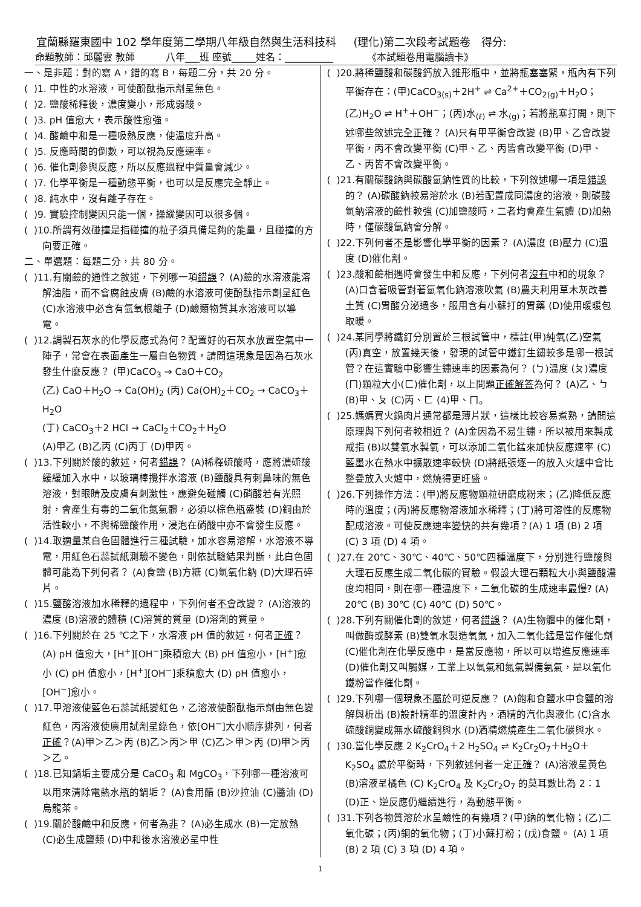宜蘭縣羅東國中 102 學年度第二學期八年級自然與生活科技科 (理化)第二次段考試題卷 得分:
命題教師：邱麗雲 教師 八年___班 座號_____姓名：__________ 《本試題卷用電腦讀卡》
一、是非題：對的寫 A，錯的寫 B，每題二分，共 20 分。
( )1. 中性的水溶液，可使酚酞指示劑呈無色。
( )2. 鹽酸稀釋後，濃度變小，形成弱酸。
( )3. pH 值愈大，表示酸性愈強。
( )4. 酸鹼中和是一種吸熱反應，使溫度升高。
( )5. 反應時間的倒數，可以視為反應速率。
( )6. 催化劑參與反應，所以反應過程中質量會減少。
( )7. 化學平衡是一種動態平衡，也可以是反應完全靜止。
( )8. 純水中，沒有離子存在。
( )9. 實驗控制變因只能一個，操縱變因可以很多個。
( )10.所謂有效碰撞是指碰撞的粒子須具備足夠的能量，且碰撞的方向要正確。
二、單選題：每題二分，共 80 分。
( )11.有關鹼的通性之敘述，下列哪一項錯誤？ (A)鹼的水溶液能溶解油脂，而不會腐蝕皮膚 (B)鹼的水溶液可使酚酞指示劑呈紅色 (C)水溶液中必含有氫氧根離子 (D)鹼類物質其水溶液可以導電。
( )12.調製石灰水的化學反應式為何？配置好的石灰水放置空氣中一陣子，常會在表面產生一層白色物質，請問這現象是因為石灰水發生什麼反應？ (甲)CaCO<sub>3</sub> → CaO＋CO<sub>2</sub>
(乙) CaO＋H<sub>2</sub>O → Ca(OH)<sub>2</sub> (丙) Ca(OH)<sub>2</sub>＋CO<sub>2</sub> → CaCO<sub>3</sub>＋H<sub>2</sub>O
(丁) CaCO<sub>3</sub>＋2 HCl → CaCl<sub>2</sub>＋CO<sub>2</sub>＋H<sub>2</sub>O
(A)甲乙 (B)乙丙 (C)丙丁 (D)甲丙。
( )13.下列關於酸的敘述，何者錯誤？ (A)稀釋硫酸時，應將濃硫酸緩緩加入水中，以玻璃棒攪拌水溶液 (B)鹽酸具有刺鼻味的無色溶液，對眼睛及皮膚有刺激性，應避免碰觸 (C)硝酸若有光照射，會產生有毒的二氧化氮氣體，必須以棕色瓶盛裝 (D)銅由於活性較小，不與稀鹽酸作用，浸泡在硝酸中亦不會發生反應。
( )14.取適量某白色固體進行三種試驗，加水容易溶解，水溶液不導電，用紅色石蕊試紙測驗不變色，則依試驗結果判斷，此白色固體可能為下列何者？ (A)食鹽 (B)方糖 (C)氫氧化鈉 (D)大理石碎片。
( )15.鹽酸溶液加水稀釋的過程中，下列何者不會改變？ (A)溶液的濃度 (B)溶液的體積 (C)溶質的質量 (D)溶劑的質量。
( )16.下列關於在 25 ℃之下，水溶液 pH 值的敘述，何者正確？ (A) pH 值愈大，[H<sup>+</sup>][OH<sup>−</sup>]乘積愈大 (B) pH 值愈小，[H<sup>+</sup>]愈小 (C) pH 值愈小，[H<sup>+</sup>][OH<sup>−</sup>]乘積愈大 (D) pH 值愈小，[OH<sup>−</sup>]愈小。
( )17.甲溶液使藍色石蕊試紙變紅色，乙溶液使酚酞指示劑由無色變紅色，丙溶液使廣用試劑呈綠色，依[OH<sup>−</sup>]大小順序排列，何者正確？(A)甲＞乙＞丙 (B)乙＞丙＞甲 (C)乙＞甲＞丙 (D)甲＞丙＞乙。
( )18.已知鍋垢主要成分是 CaCO<sub>3</sub> 和 MgCO<sub>3</sub>，下列哪一種溶液可以用來清除電熱水瓶的鍋垢？ (A)食用醋 (B)沙拉油 (C)醬油 (D)烏龍茶。
( )19.關於酸鹼中和反應，何者為非？ (A)必生成水 (B)一定放熱 (C)必生成鹽類 (D)中和後水溶液必呈中性
( )20.將稀鹽酸和碳酸鈣放入錐形瓶中，並將瓶塞塞緊，瓶內有下列平衡存在：(甲)CaCO<sub>3(s)</sub>＋2H<sup>+</sup> ⇌ Ca<sup>2+</sup>＋CO<sub>2(g)</sub>＋H<sub>2</sub>O；(乙)H<sub>2</sub>O ⇌ H<sup>+</sup>＋OH<sup>−</sup>；(丙)水<sub>(ℓ)</sub> ⇌ 水<sub>(g)</sub>；若將瓶塞打開，則下述哪些敘述完全正確？ (A)只有甲平衡會改變 (B)甲、乙會改變平衡，丙不會改變平衡 (C)甲、乙、丙皆會改變平衡 (D)甲、乙、丙皆不會改變平衡。
( )21.有關碳酸鈉與碳酸氫鈉性質的比較，下列敘述哪一項是錯誤的？ (A)碳酸鈉較易溶於水 (B)若配置成同濃度的溶液，則碳酸氫鈉溶液的鹼性較強 (C)加鹽酸時，二者均會產生氣體 (D)加熱時，僅碳酸氫鈉會分解。
( )22.下列何者不是影響化學平衡的因素？ (A)濃度 (B)壓力 (C)溫度 (D)催化劑。
( )23.酸和鹼相遇時會發生中和反應，下列何者沒有中和的現象？ (A)口含著吸管對著氫氧化鈉溶液吹氣 (B)農夫利用草木灰改善土質 (C)胃酸分泌過多，服用含有小蘇打的胃藥 (D)使用暖暖包取暖。
( )24.某同學將鐵釘分別置於三根試管中，標註(甲)純氧(乙)空氣(丙)真空，放置幾天後，發現的試管中鐵釘生鏽較多是哪一根試管？在這實驗中影響生鏽速率的因素為何？ (ㄅ)溫度 (ㄆ)濃度(ㄇ)顆粒大小(ㄈ)催化劑，以上問題正確解答為何？ (A)乙、ㄅ (B)甲、ㄆ (C)丙、ㄈ (4)甲、ㄇ。
( )25.媽媽買火鍋肉片通常都是薄片狀，這樣比較容易煮熟，請問這原理與下列何者較相近？ (A)金因為不易生鏽，所以被用來製成戒指 (B)以雙氧水製氧，可以添加二氧化錳來加快反應速率 (C)藍墨水在熱水中擴散速率較快 (D)將紙張逐一的放入火爐中會比整疊放入火爐中，燃燒得更旺盛。
( )26.下列操作方法：(甲)將反應物顆粒研磨成粉末；(乙)降低反應時的溫度；(丙)將反應物溶液加水稀釋；(丁)將可溶性的反應物配成溶液。可使反應速率變快的共有幾項？(A) 1 項 (B) 2 項 (C) 3 項 (D) 4 項。
( )27.在 20℃、30℃、40℃、50℃四種溫度下，分別進行鹽酸與大理石反應生成二氧化碳的實驗。假設大理石顆粒大小與鹽酸濃度均相同，則在哪一種溫度下，二氧化碳的生成速率最慢? (A) 20℃ (B) 30℃ (C) 40℃ (D) 50℃。
( )28.下列有關催化劑的敘述，何者錯誤？ (A)生物體中的催化劑，叫做酶或酵素 (B)雙氧水製造氧氣，加入二氧化錳是當作催化劑 (C)催化劑在化學反應中，是當反應物，所以可以增進反應速率 (D)催化劑又叫觸媒，工業上以氫氣和氮氣製備氨氣，是以氧化鐵粉當作催化劑。
( )29.下列哪一個現象不屬於可逆反應？ (A)飽和食鹽水中食鹽的溶解與析出 (B)設計精準的溫度計內，酒精的汽化與液化 (C)含水硫酸銅變成無水硫酸銅與水 (D)酒精燃燒產生二氧化碳與水。
( )30.當化學反應 2 K<sub>2</sub>CrO<sub>4</sub>＋2 H<sub>2</sub>SO<sub>4</sub> ⇌ K<sub>2</sub>Cr<sub>2</sub>O<sub>7</sub>＋H<sub>2</sub>O＋K<sub>2</sub>SO<sub>4</sub> 處於平衡時，下列敘述何者一定正確？ (A)溶液呈黃色 (B)溶液呈橘色 (C) K<sub>2</sub>CrO<sub>4</sub> 及 K<sub>2</sub>Cr<sub>2</sub>O<sub>7</sub> 的莫耳數比為 2：1 (D)正、逆反應仍繼續進行，為動態平衡。
( )31.下列各物質溶於水呈鹼性的有幾項？(甲)鈉的氧化物；(乙)二氧化碳；(丙)銅的氧化物；(丁)小蘇打粉；(戊)食鹽。 (A) 1 項 (B) 2 項 (C) 3 項 (D) 4 項。
1